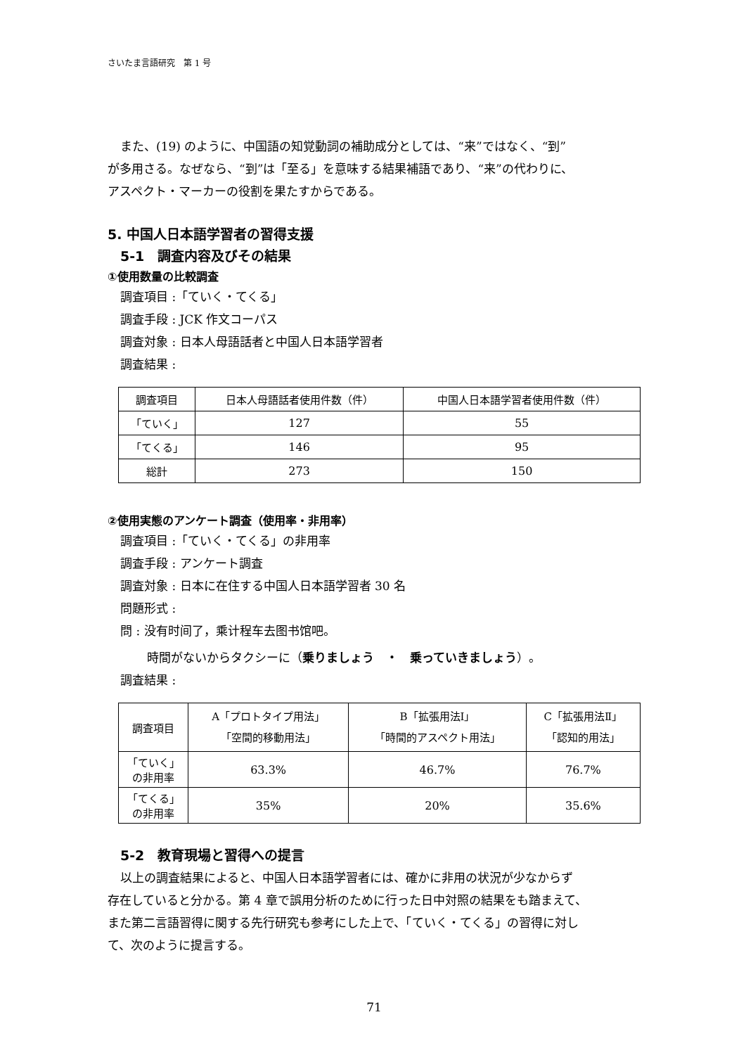さいたま言語研究　第 1 号
また、(19) のように、中国語の知覚動詞の補助成分としては、“来”ではなく、“到”
が多用さる。なぜなら、“到”は「至る」を意味する結果補語であり、“来”の代わりに、
アスペクト・マーカーの役割を果たすからである。
5. 中国人日本語学習者の習得支援
5-1　調査内容及びその結果
①使用数量の比較調査
調査項目 :「ていく・てくる」
調査手段 : JCK 作文コーパス
調査対象 : 日本人母語話者と中国人日本語学習者
調査結果 :
| 調査項目 | 日本人母語話者使用件数（件） | 中国人日本語学習者使用件数（件） |
| --- | --- | --- |
| 「ていく」 | 127 | 55 |
| 「てくる」 | 146 | 95 |
| 総計 | 273 | 150 |
②使用実態のアンケート調査（使用率・非用率）
調査項目 :「ていく・てくる」の非用率
調査手段 : アンケート調査
調査対象 : 日本に在住する中国人日本語学習者 30 名
問題形式 :
問 : 没有时间了，乘计程车去图书馆吧。
時間がないからタクシーに（乗りましょう　・　乗っていきましょう）。
調査結果 :
| 調査項目 | A「プロトタイプ用法」 「空間的移動用法」 | B「拡張用法Ⅰ」 「時間的アスペクト用法」 | C「拡張用法Ⅱ」 「認知的用法」 |
| --- | --- | --- | --- |
| 「ていく」 の非用率 | 63.3% | 46.7% | 76.7% |
| 「てくる」 の非用率 | 35% | 20% | 35.6% |
5-2　教育現場と習得への提言
以上の調査結果によると、中国人日本語学習者には、確かに非用の状況が少なからず
存在していると分かる。第 4 章で誤用分析のために行った日中対照の結果をも踏まえて、
また第二言語習得に関する先行研究も参考にした上で、「ていく・てくる」の習得に対し
て、次のように提言する。
71